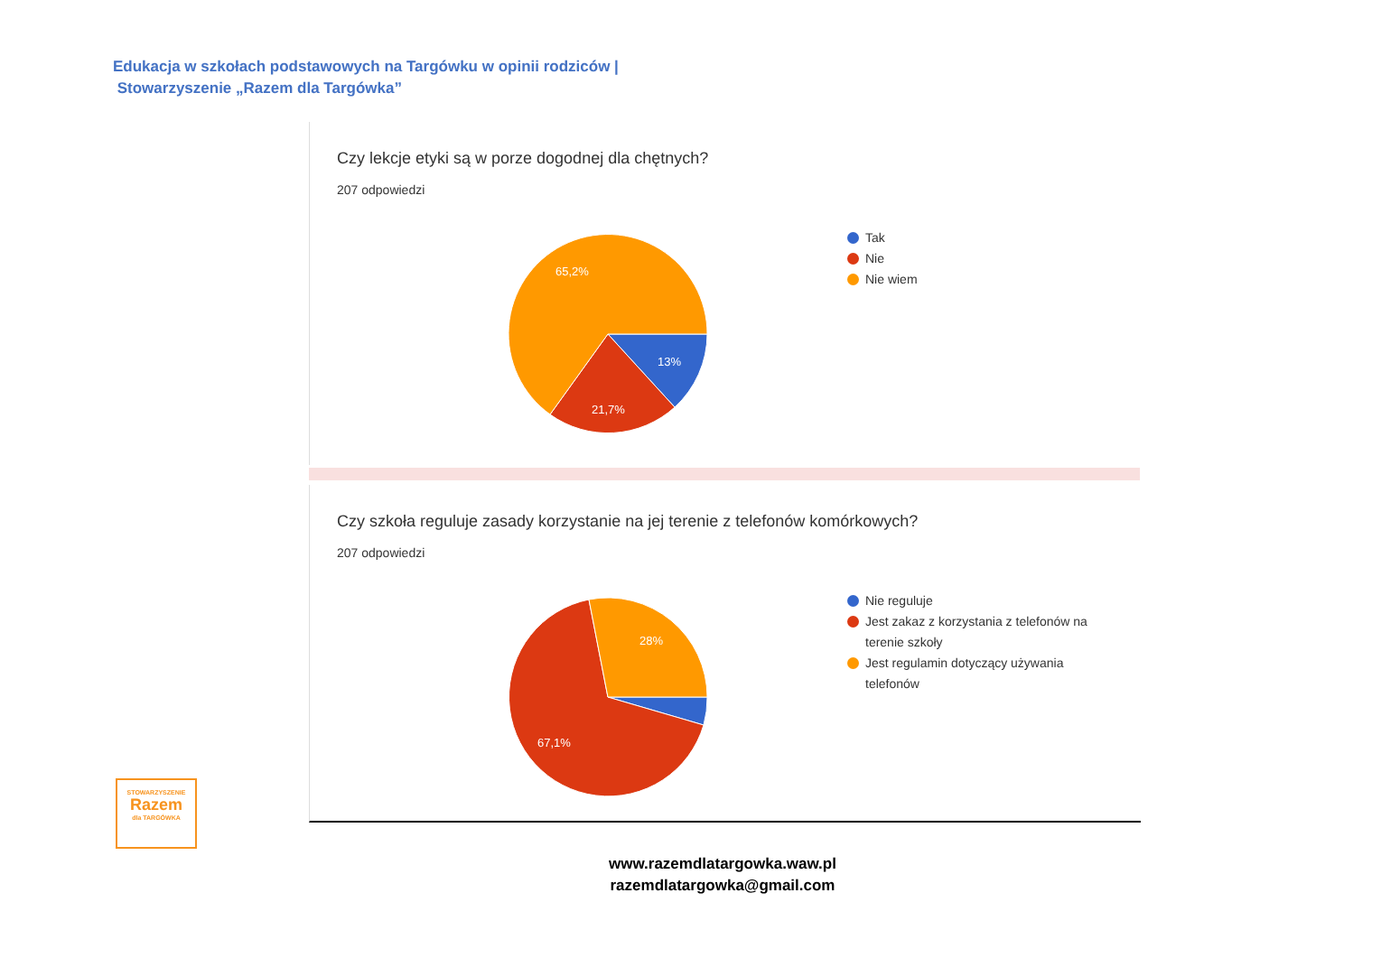Edukacja w szkołach podstawowych na Targówku w opinii rodziców |
Stowarzyszenie „Razem dla Targówka”
Czy lekcje etyki są w porze dogodnej dla chętnych?
207 odpowiedzi
65,2%
13%
21,7%
Tak
Nie
Nie wiem
Czy szkoła reguluje zasady korzystanie na jej terenie z telefonów komórkowych?
207 odpowiedzi
28%
67,1%
Nie reguluje
Jest zakaz z korzystania z telefonów na terenie szkoły
Jest regulamin dotyczący używania telefonów
STOWARZYSZENIE
Razem
dla TARGÓWKA
www.razemdlatargowka.waw.pl
razemdlatargowka@gmail.com